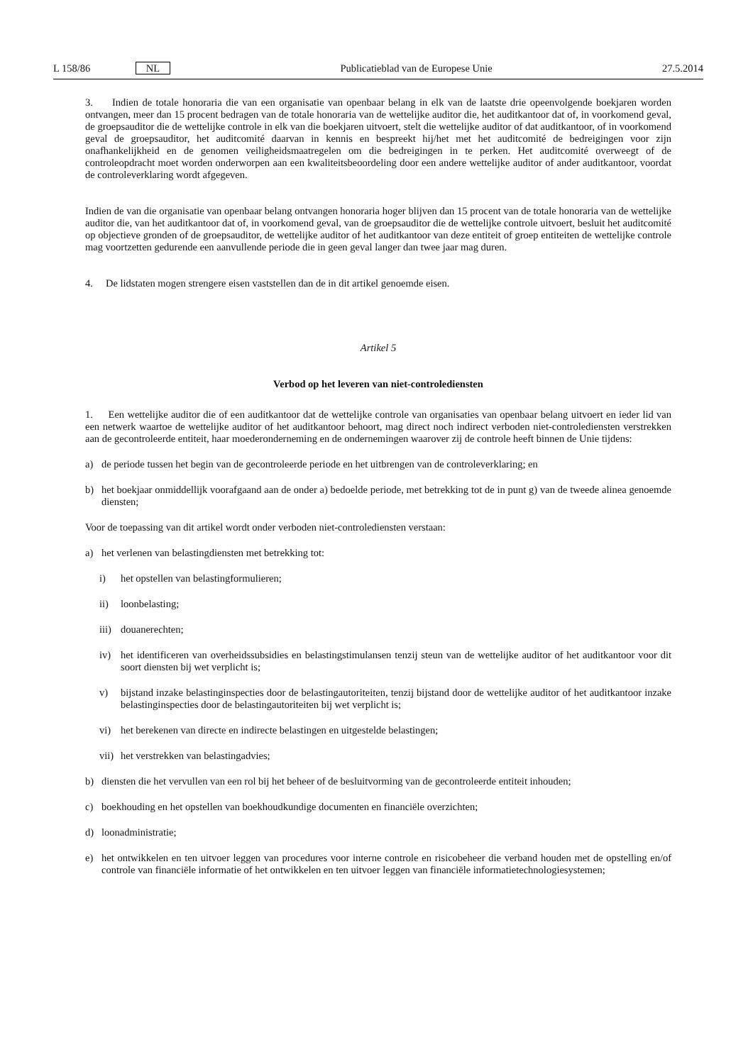L 158/86 NL Publicatieblad van de Europese Unie 27.5.2014
3. Indien de totale honoraria die van een organisatie van openbaar belang in elk van de laatste drie opeenvolgende boekjaren worden ontvangen, meer dan 15 procent bedragen van de totale honoraria van de wettelijke auditor die, het auditkantoor dat of, in voorkomend geval, de groepsauditor die de wettelijke controle in elk van die boekjaren uitvoert, stelt die wettelijke auditor of dat auditkantoor, of in voorkomend geval de groepsauditor, het auditcomité daarvan in kennis en bespreekt hij/het met het auditcomité de bedreigingen voor zijn onafhankelijkheid en de genomen veiligheids­maatregelen om die bedreigingen in te perken. Het auditcomité overweegt of de controleopdracht moet worden onder­worpen aan een kwaliteitsbeoordeling door een andere wettelijke auditor of ander auditkantoor, voordat de controlever­klaring wordt afgegeven.
Indien de van die organisatie van openbaar belang ontvangen honoraria hoger blijven dan 15 procent van de totale honoraria van de wettelijke auditor die, van het auditkantoor dat of, in voorkomend geval, van de groepsauditor die de wettelijke controle uitvoert, besluit het auditcomité op objectieve gronden of de groepsauditor, de wettelijke auditor of het auditkantoor van deze entiteit of groep entiteiten de wettelijke controle mag voortzetten gedurende een aanvullende periode die in geen geval langer dan twee jaar mag duren.
4. De lidstaten mogen strengere eisen vaststellen dan de in dit artikel genoemde eisen.
Artikel 5
Verbod op het leveren van niet-controlediensten
1. Een wettelijke auditor die of een auditkantoor dat de wettelijke controle van organisaties van openbaar belang uitvoert en ieder lid van een netwerk waartoe de wettelijke auditor of het auditkantoor behoort, mag direct noch indirect verboden niet-controlediensten verstrekken aan de gecontroleerde entiteit, haar moederonderneming en de onderne­mingen waarover zij de controle heeft binnen de Unie tijdens:
a) de periode tussen het begin van de gecontroleerde periode en het uitbrengen van de controleverklaring; en
b) het boekjaar onmiddellijk voorafgaand aan de onder a) bedoelde periode, met betrekking tot de in punt g) van de tweede alinea genoemde diensten;
Voor de toepassing van dit artikel wordt onder verboden niet-controlediensten verstaan:
a) het verlenen van belastingdiensten met betrekking tot:
i) het opstellen van belastingformulieren;
ii) loonbelasting;
iii) douanerechten;
iv) het identificeren van overheidssubsidies en belastingstimulansen tenzij steun van de wettelijke auditor of het audi­tkantoor voor dit soort diensten bij wet verplicht is;
v) bijstand inzake belastinginspecties door de belastingautoriteiten, tenzij bijstand door de wettelijke auditor of het auditkantoor inzake belastinginspecties door de belastingautoriteiten bij wet verplicht is;
vi) het berekenen van directe en indirecte belastingen en uitgestelde belastingen;
vii) het verstrekken van belastingadvies;
b) diensten die het vervullen van een rol bij het beheer of de besluitvorming van de gecontroleerde entiteit inhouden;
c) boekhouding en het opstellen van boekhoudkundige documenten en financiële overzichten;
d) loonadministratie;
e) het ontwikkelen en ten uitvoer leggen van procedures voor interne controle en risicobeheer die verband houden met de opstelling en/of controle van financiële informatie of het ontwikkelen en ten uitvoer leggen van financiële informa­tietechnologiesystemen;